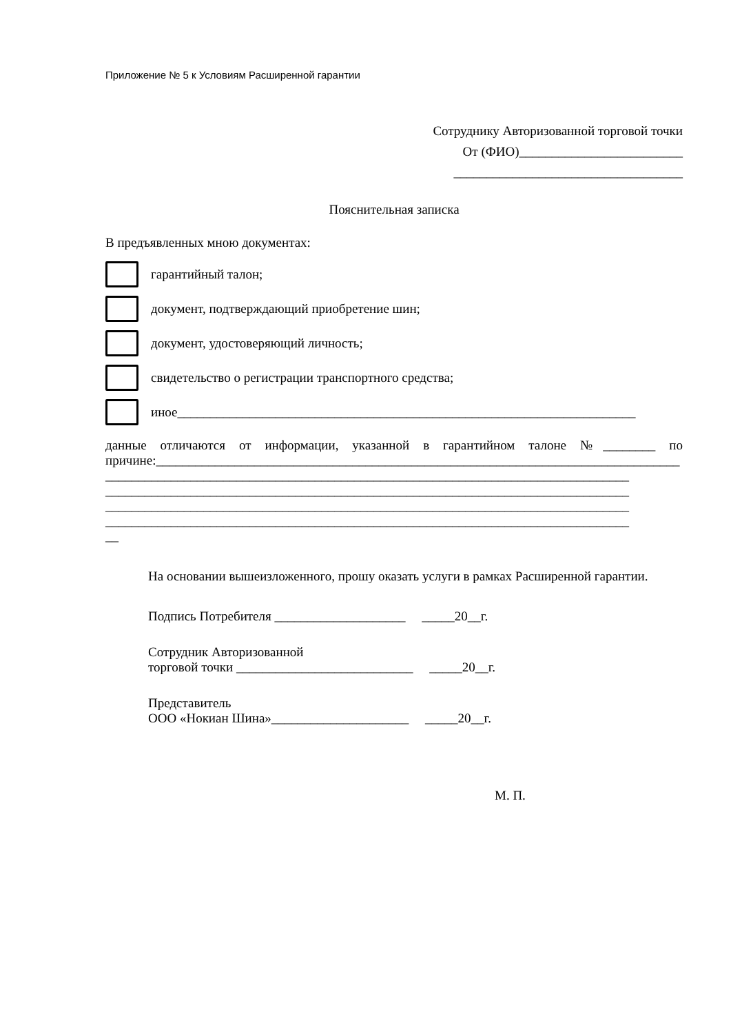Приложение № 5 к Условиям Расширенной гарантии
Сотруднику Авторизованной торговой точки
От (ФИО)_________________________
___________________________________
Пояснительная записка
В предъявленных мною документах:
гарантийный талон;
документ, подтверждающий приобретение шин;
документ, удостоверяющий личность;
свидетельство о регистрации транспортного средства;
иное______________________________________________________________________
данные отличаются от информации, указанной в гарантийном талоне №________ по причине:________________________________________________________________________________
________________________________________________________________________________
________________________________________________________________________________
________________________________________________________________________________
________________________________________________________________________________
__
На основании вышеизложенного, прошу оказать услуги в рамках Расширенной гарантии.
Подпись Потребителя ____________________ _____20__г.
Сотрудник Авторизованной
торговой точки ___________________________ _____20__г.
Представитель
ООО «Нокиан Шина»_____________________ _____20__г.
М. П.